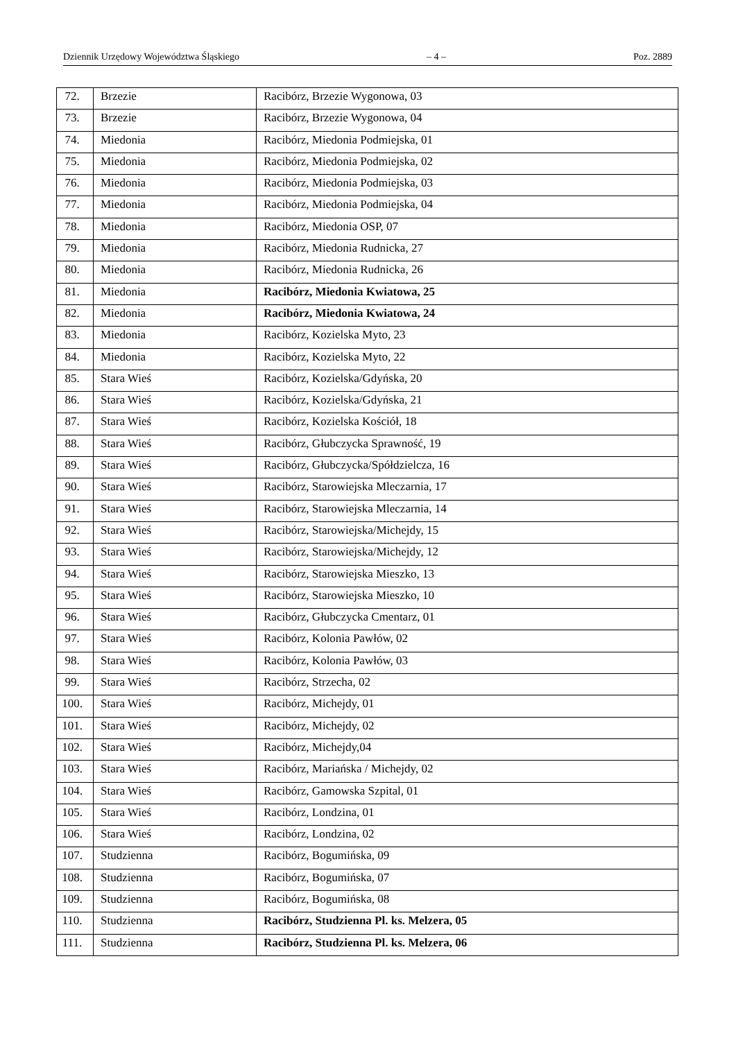Dziennik Urzędowy Województwa Śląskiego – 4 – Poz. 2889
| 72. | Brzezie | Racibórz, Brzezie Wygonowa, 03 |
| 73. | Brzezie | Racibórz, Brzezie Wygonowa, 04 |
| 74. | Miedonia | Racibórz, Miedonia Podmiejska, 01 |
| 75. | Miedonia | Racibórz, Miedonia Podmiejska, 02 |
| 76. | Miedonia | Racibórz, Miedonia Podmiejska, 03 |
| 77. | Miedonia | Racibórz, Miedonia Podmiejska, 04 |
| 78. | Miedonia | Racibórz, Miedonia OSP, 07 |
| 79. | Miedonia | Racibórz, Miedonia Rudnicka, 27 |
| 80. | Miedonia | Racibórz, Miedonia Rudnicka, 26 |
| 81. | Miedonia | Racibórz, Miedonia Kwiatowa, 25 |
| 82. | Miedonia | Racibórz, Miedonia Kwiatowa, 24 |
| 83. | Miedonia | Racibórz, Kozielska Myto, 23 |
| 84. | Miedonia | Racibórz, Kozielska Myto, 22 |
| 85. | Stara Wieś | Racibórz, Kozielska/Gdyńska, 20 |
| 86. | Stara Wieś | Racibórz, Kozielska/Gdyńska, 21 |
| 87. | Stara Wieś | Racibórz, Kozielska Kościół, 18 |
| 88. | Stara Wieś | Racibórz, Głubczycka Sprawność, 19 |
| 89. | Stara Wieś | Racibórz, Głubczycka/Spółdzielcza, 16 |
| 90. | Stara Wieś | Racibórz, Starowiejska Mleczarnia, 17 |
| 91. | Stara Wieś | Racibórz, Starowiejska Mleczarnia, 14 |
| 92. | Stara Wieś | Racibórz, Starowiejska/Michejdy, 15 |
| 93. | Stara Wieś | Racibórz, Starowiejska/Michejdy, 12 |
| 94. | Stara Wieś | Racibórz, Starowiejska Mieszko, 13 |
| 95. | Stara Wieś | Racibórz, Starowiejska Mieszko, 10 |
| 96. | Stara Wieś | Racibórz, Głubczycka Cmentarz, 01 |
| 97. | Stara Wieś | Racibórz, Kolonia Pawłów, 02 |
| 98. | Stara Wieś | Racibórz, Kolonia Pawłów, 03 |
| 99. | Stara Wieś | Racibórz, Strzecha, 02 |
| 100. | Stara Wieś | Racibórz, Michejdy, 01 |
| 101. | Stara Wieś | Racibórz, Michejdy, 02 |
| 102. | Stara Wieś | Racibórz, Michejdy,04 |
| 103. | Stara Wieś | Racibórz, Mariańska / Michejdy, 02 |
| 104. | Stara Wieś | Racibórz, Gamowska Szpital, 01 |
| 105. | Stara Wieś | Racibórz, Londzina, 01 |
| 106. | Stara Wieś | Racibórz, Londzina, 02 |
| 107. | Studzienna | Racibórz, Bogumińska, 09 |
| 108. | Studzienna | Racibórz, Bogumińska, 07 |
| 109. | Studzienna | Racibórz, Bogumińska, 08 |
| 110. | Studzienna | Racibórz, Studzienna Pl. ks. Melzera, 05 |
| 111. | Studzienna | Racibórz, Studzienna Pl. ks. Melzera, 06 |